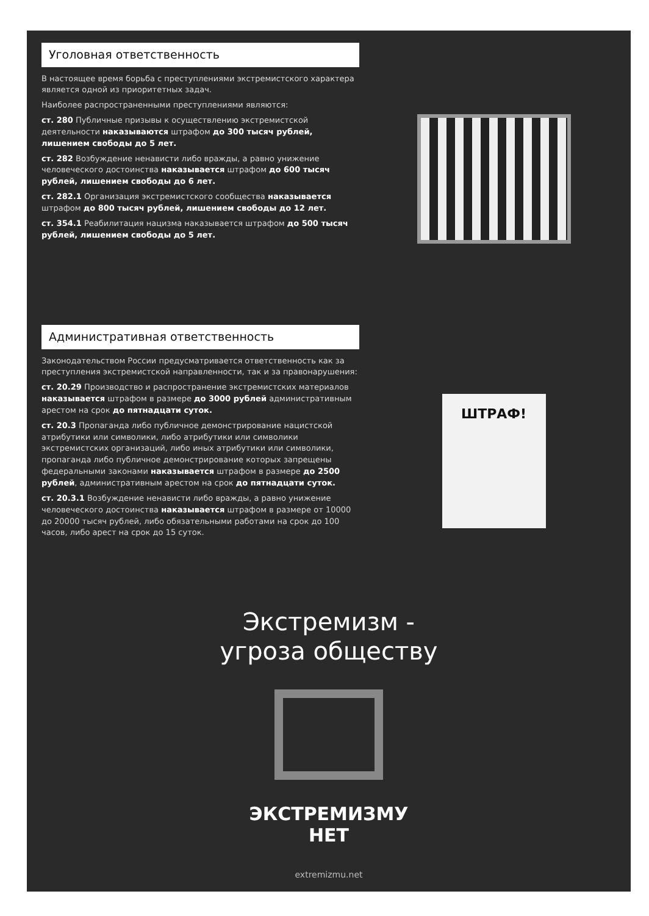Уголовная ответственность
В настоящее время борьба с преступлениями экстремистского характера является одной из приоритетных задач.
Наиболее распространенными преступлениями являются:
ст. 280 Публичные призывы к осуществлению экстремистской деятельности наказываются штрафом до 300 тысяч рублей, лишением свободы до 5 лет.
ст. 282 Возбуждение ненависти либо вражды, а равно унижение человеческого достоинства наказывается штрафом до 600 тысяч рублей, лишением свободы до 6 лет.
ст. 282.1 Организация экстремистского сообщества наказывается штрафом до 800 тысяч рублей, лишением свободы до 12 лет.
ст. 354.1 Реабилитация нацизма наказывается штрафом до 500 тысяч рублей, лишением свободы до 5 лет.
Административная ответственность
Законодательством России предусматривается ответственность как за преступления экстремистской направленности, так и за правонарушения:
ст. 20.29 Производство и распространение экстремистских материалов наказывается штрафом в размере до 3000 рублей административным арестом на срок до пятнадцати суток.
ст. 20.3 Пропаганда либо публичное демонстрирование нацистской атрибутики или символики, либо атрибутики или символики экстремистских организаций, либо иных атрибутики или символики, пропаганда либо публичное демонстрирование которых запрещены федеральными законами наказывается штрафом в размере до 2500 рублей, административным арестом на срок до пятнадцати суток.
ст. 20.3.1 Возбуждение ненависти либо вражды, а равно унижение человеческого достоинства наказывается штрафом в размере от 10000 до 20000 тысяч рублей, либо обязательными работами на срок до 100 часов, либо арест на срок до 15 суток.
ШТРАФ!
Экстремизм -
угроза обществу
ЭКСТРЕМИЗМУ
НЕТ
extremizmu.net